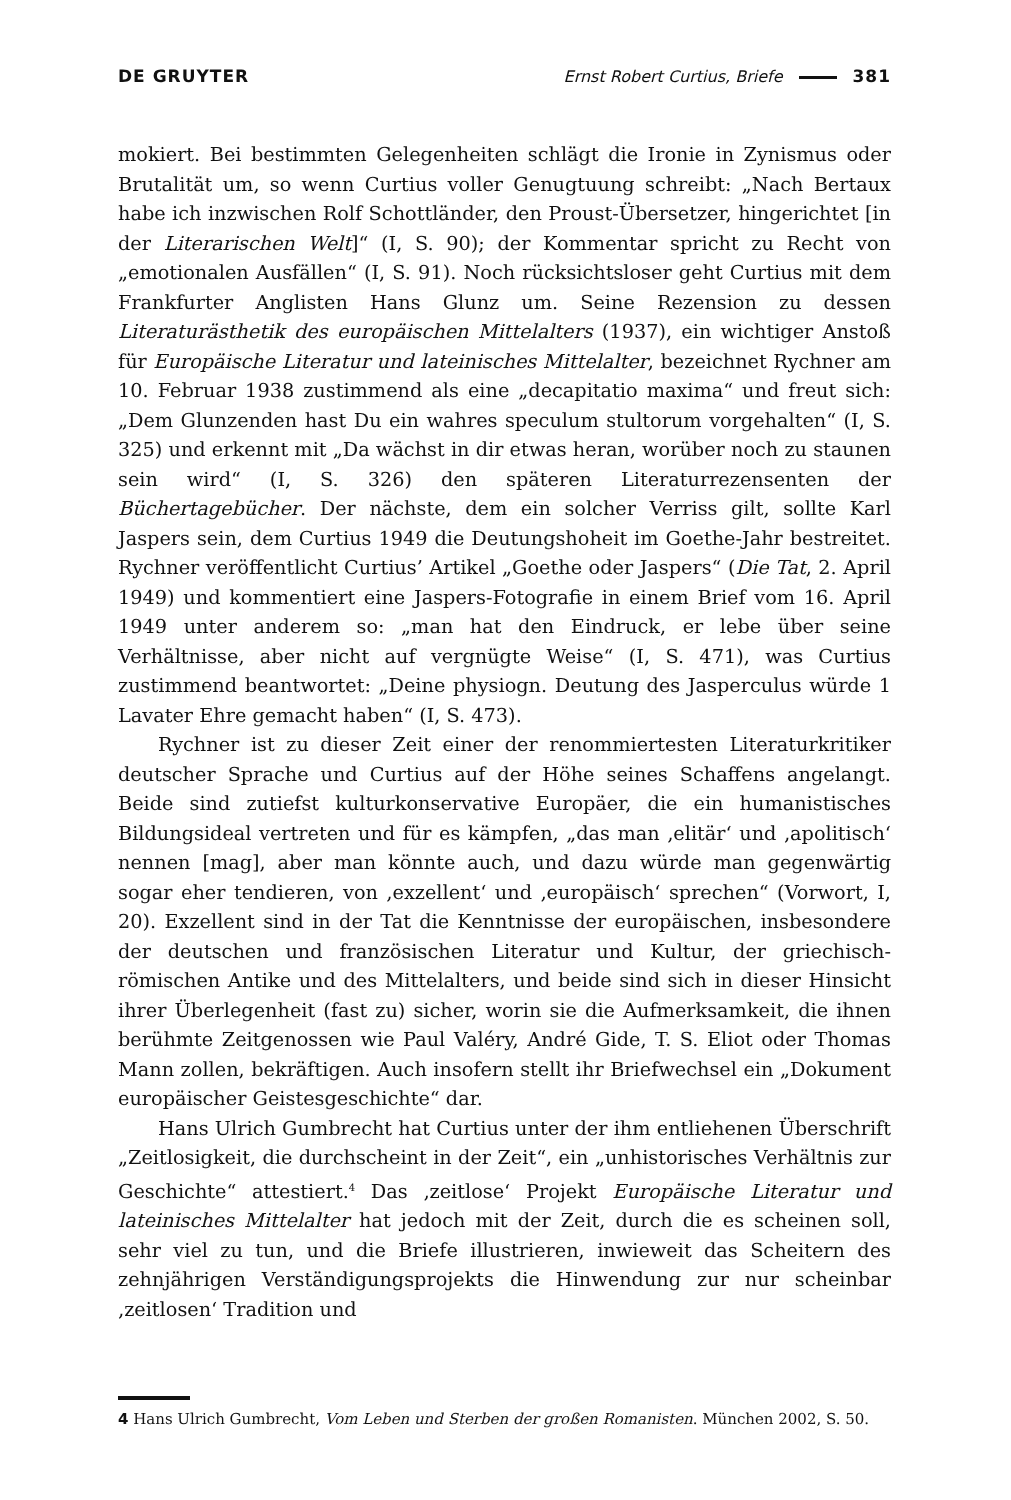DE GRUYTER Ernst Robert Curtius, Briefe 381
mokiert. Bei bestimmten Gelegenheiten schlägt die Ironie in Zynismus oder Brutalität um, so wenn Curtius voller Genugtuung schreibt: „Nach Bertaux habe ich inzwischen Rolf Schottländer, den Proust-Übersetzer, hingerichtet [in der Literarischen Welt]“ (I, S. 90); der Kommentar spricht zu Recht von „emotionalen Ausfällen“ (I, S. 91). Noch rücksichtsloser geht Curtius mit dem Frankfurter Anglisten Hans Glunz um. Seine Rezension zu dessen Literaturästhetik des europäischen Mittelalters (1937), ein wichtiger Anstoß für Europäische Literatur und lateinisches Mittelalter, bezeichnet Rychner am 10. Februar 1938 zustimmend als eine „decapitatio maxima“ und freut sich: „Dem Glunzenden hast Du ein wahres speculum stultorum vorgehalten“ (I, S. 325) und erkennt mit „Da wächst in dir etwas heran, worüber noch zu staunen sein wird“ (I, S. 326) den späteren Literaturrezensenten der Büchertagebücher. Der nächste, dem ein solcher Verriss gilt, sollte Karl Jaspers sein, dem Curtius 1949 die Deutungshoheit im Goethe-Jahr bestreitet. Rychner veröffentlicht Curtius’ Artikel „Goethe oder Jaspers“ (Die Tat, 2. April 1949) und kommentiert eine Jaspers-Fotografie in einem Brief vom 16. April 1949 unter anderem so: „man hat den Eindruck, er lebe über seine Verhältnisse, aber nicht auf vergnügte Weise“ (I, S. 471), was Curtius zustimmend beantwortet: „Deine physiogn. Deutung des Jasperculus würde 1 Lavater Ehre gemacht haben“ (I, S. 473).
Rychner ist zu dieser Zeit einer der renommiertesten Literaturkritiker deutscher Sprache und Curtius auf der Höhe seines Schaffens angelangt. Beide sind zutiefst kulturkonservative Europäer, die ein humanistisches Bildungsideal vertreten und für es kämpfen, „das man ‚elitär‘ und ‚apolitisch‘ nennen [mag], aber man könnte auch, und dazu würde man gegenwärtig sogar eher tendieren, von ‚exzellent‘ und ‚europäisch‘ sprechen“ (Vorwort, I, 20). Exzellent sind in der Tat die Kenntnisse der europäischen, insbesondere der deutschen und französischen Literatur und Kultur, der griechisch-römischen Antike und des Mittelalters, und beide sind sich in dieser Hinsicht ihrer Überlegenheit (fast zu) sicher, worin sie die Aufmerksamkeit, die ihnen berühmte Zeitgenossen wie Paul Valéry, André Gide, T. S. Eliot oder Thomas Mann zollen, bekräftigen. Auch insofern stellt ihr Briefwechsel ein „Dokument europäischer Geistesgeschichte“ dar.
Hans Ulrich Gumbrecht hat Curtius unter der ihm entliehenen Überschrift „Zeitlosigkeit, die durchscheint in der Zeit“, ein „unhistorisches Verhältnis zur Geschichte“ attestiert.<sup>4</sup> Das ‚zeitlose‘ Projekt Europäische Literatur und lateinisches Mittelalter hat jedoch mit der Zeit, durch die es scheinen soll, sehr viel zu tun, und die Briefe illustrieren, inwieweit das Scheitern des zehnjährigen Verständigungsprojekts die Hinwendung zur nur scheinbar ‚zeitlosen‘ Tradition und
4 Hans Ulrich Gumbrecht, Vom Leben und Sterben der großen Romanisten. München 2002, S. 50.